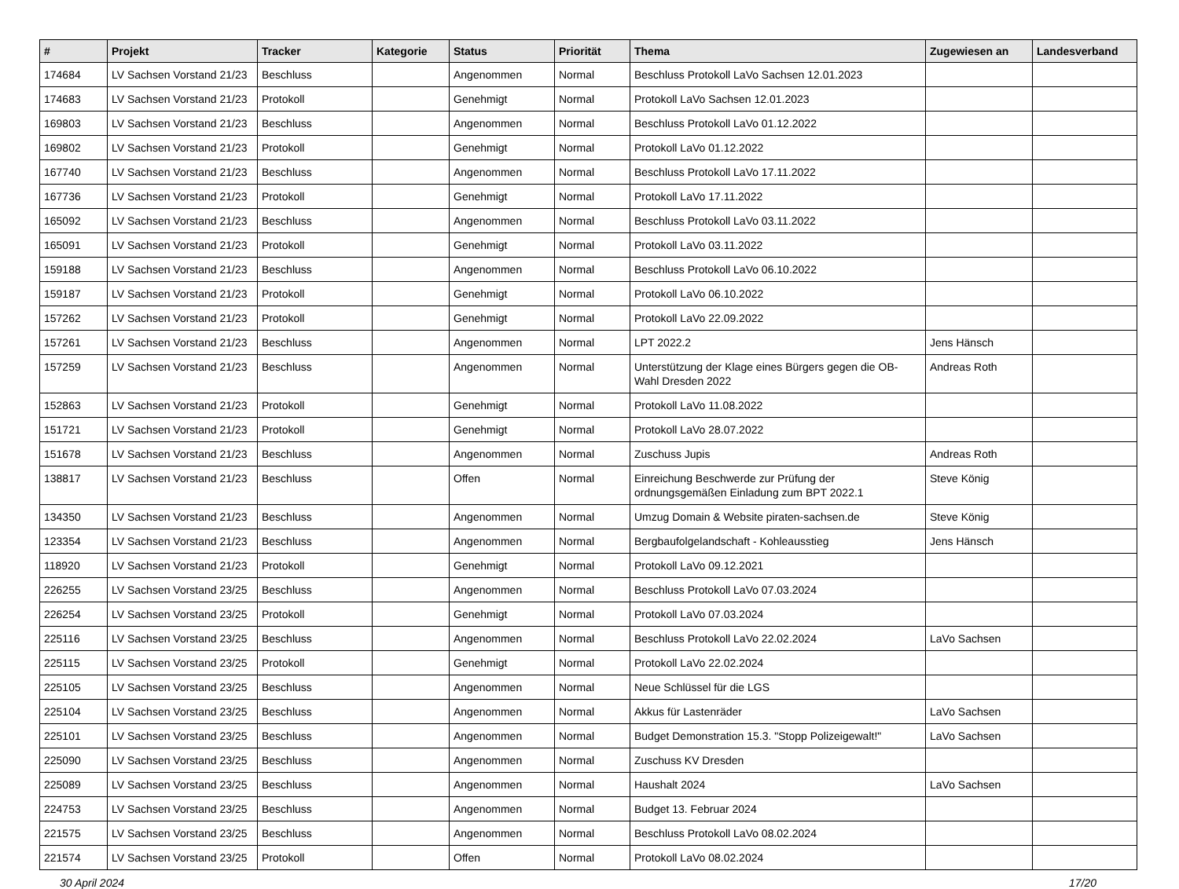| # | Projekt | Tracker | Kategorie | Status | Priorität | Thema | Zugewiesen an | Landesverband |
| --- | --- | --- | --- | --- | --- | --- | --- | --- |
| 174684 | LV Sachsen Vorstand 21/23 | Beschluss | | Angenommen | Normal | Beschluss Protokoll LaVo Sachsen 12.01.2023 | | |
| 174683 | LV Sachsen Vorstand 21/23 | Protokoll | | Genehmigt | Normal | Protokoll LaVo Sachsen 12.01.2023 | | |
| 169803 | LV Sachsen Vorstand 21/23 | Beschluss | | Angenommen | Normal | Beschluss Protokoll LaVo 01.12.2022 | | |
| 169802 | LV Sachsen Vorstand 21/23 | Protokoll | | Genehmigt | Normal | Protokoll LaVo 01.12.2022 | | |
| 167740 | LV Sachsen Vorstand 21/23 | Beschluss | | Angenommen | Normal | Beschluss Protokoll LaVo 17.11.2022 | | |
| 167736 | LV Sachsen Vorstand 21/23 | Protokoll | | Genehmigt | Normal | Protokoll LaVo 17.11.2022 | | |
| 165092 | LV Sachsen Vorstand 21/23 | Beschluss | | Angenommen | Normal | Beschluss Protokoll LaVo 03.11.2022 | | |
| 165091 | LV Sachsen Vorstand 21/23 | Protokoll | | Genehmigt | Normal | Protokoll LaVo 03.11.2022 | | |
| 159188 | LV Sachsen Vorstand 21/23 | Beschluss | | Angenommen | Normal | Beschluss Protokoll LaVo 06.10.2022 | | |
| 159187 | LV Sachsen Vorstand 21/23 | Protokoll | | Genehmigt | Normal | Protokoll LaVo 06.10.2022 | | |
| 157262 | LV Sachsen Vorstand 21/23 | Protokoll | | Genehmigt | Normal | Protokoll LaVo 22.09.2022 | | |
| 157261 | LV Sachsen Vorstand 21/23 | Beschluss | | Angenommen | Normal | LPT 2022.2 | Jens Hänsch | |
| 157259 | LV Sachsen Vorstand 21/23 | Beschluss | | Angenommen | Normal | Unterstützung der Klage eines Bürgers gegen die OB-Wahl Dresden 2022 | Andreas Roth | |
| 152863 | LV Sachsen Vorstand 21/23 | Protokoll | | Genehmigt | Normal | Protokoll LaVo 11.08.2022 | | |
| 151721 | LV Sachsen Vorstand 21/23 | Protokoll | | Genehmigt | Normal | Protokoll LaVo 28.07.2022 | | |
| 151678 | LV Sachsen Vorstand 21/23 | Beschluss | | Angenommen | Normal | Zuschuss Jupis | Andreas Roth | |
| 138817 | LV Sachsen Vorstand 21/23 | Beschluss | | Offen | Normal | Einreichung Beschwerde zur Prüfung der ordnungsgemäßen Einladung zum BPT 2022.1 | Steve König | |
| 134350 | LV Sachsen Vorstand 21/23 | Beschluss | | Angenommen | Normal | Umzug Domain & Website piraten-sachsen.de | Steve König | |
| 123354 | LV Sachsen Vorstand 21/23 | Beschluss | | Angenommen | Normal | Bergbaufolgelandschaft - Kohleausstieg | Jens Hänsch | |
| 118920 | LV Sachsen Vorstand 21/23 | Protokoll | | Genehmigt | Normal | Protokoll LaVo 09.12.2021 | | |
| 226255 | LV Sachsen Vorstand 23/25 | Beschluss | | Angenommen | Normal | Beschluss Protokoll LaVo 07.03.2024 | | |
| 226254 | LV Sachsen Vorstand 23/25 | Protokoll | | Genehmigt | Normal | Protokoll LaVo 07.03.2024 | | |
| 225116 | LV Sachsen Vorstand 23/25 | Beschluss | | Angenommen | Normal | Beschluss Protokoll LaVo 22.02.2024 | LaVo Sachsen | |
| 225115 | LV Sachsen Vorstand 23/25 | Protokoll | | Genehmigt | Normal | Protokoll LaVo 22.02.2024 | | |
| 225105 | LV Sachsen Vorstand 23/25 | Beschluss | | Angenommen | Normal | Neue Schlüssel für die LGS | | |
| 225104 | LV Sachsen Vorstand 23/25 | Beschluss | | Angenommen | Normal | Akkus für Lastenräder | LaVo Sachsen | |
| 225101 | LV Sachsen Vorstand 23/25 | Beschluss | | Angenommen | Normal | Budget Demonstration 15.3. "Stopp Polizeigewalt!" | LaVo Sachsen | |
| 225090 | LV Sachsen Vorstand 23/25 | Beschluss | | Angenommen | Normal | Zuschuss KV Dresden | | |
| 225089 | LV Sachsen Vorstand 23/25 | Beschluss | | Angenommen | Normal | Haushalt 2024 | LaVo Sachsen | |
| 224753 | LV Sachsen Vorstand 23/25 | Beschluss | | Angenommen | Normal | Budget 13. Februar 2024 | | |
| 221575 | LV Sachsen Vorstand 23/25 | Beschluss | | Angenommen | Normal | Beschluss Protokoll LaVo 08.02.2024 | | |
| 221574 | LV Sachsen Vorstand 23/25 | Protokoll | | Offen | Normal | Protokoll LaVo 08.02.2024 | | |
30 April 2024 17/20